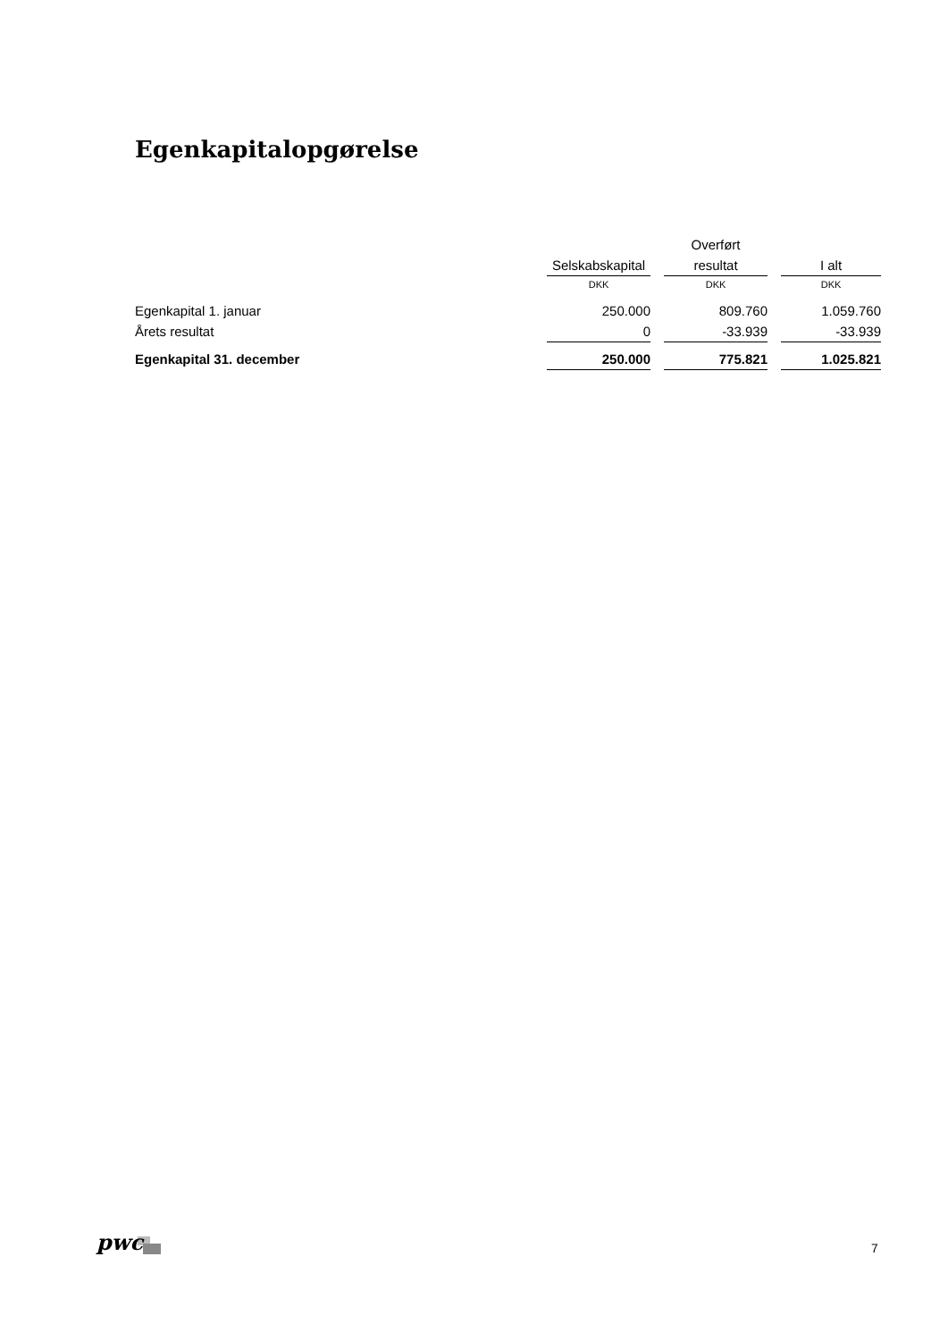Egenkapitalopgørelse
| | | | Overført | | |
| --- | --- | --- | --- | --- | --- |
| | Selskabskapital | | resultat | | I alt |
| | DKK | | DKK | | DKK |
| Egenkapital 1. januar | 250.000 | | 809.760 | | 1.059.760 |
| Årets resultat | 0 | | -33.939 | | -33.939 |
| Egenkapital 31. december | 250.000 | | 775.821 | | 1.025.821 |
pwc 7